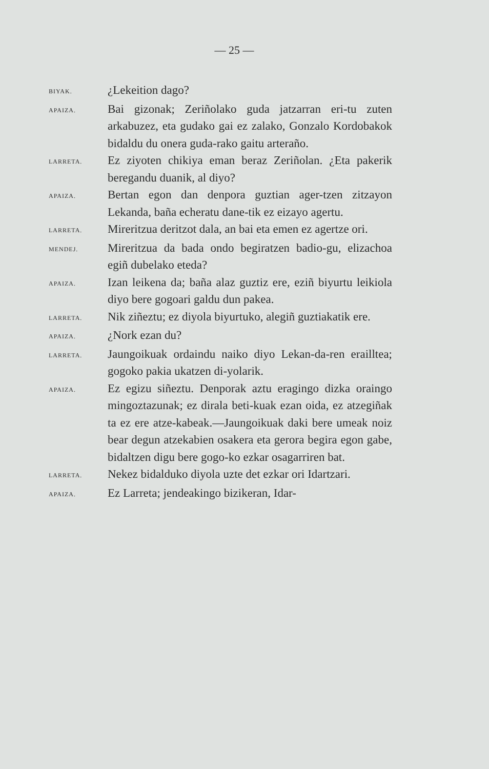— 25 —
BIYAK.
¿Lekeition dago?
APAIZA.
Bai gizonak; Zeriñolako guda jatzarran eri-tu zuten arkabuzez, eta gudako gai ez zalako, Gonzalo Kordobakok bidaldu du onera guda-rako gaitu arteraño.
LARRETA.
Ez ziyoten chikiya eman beraz Zeriñolan. ¿Eta pakerik beregandu duanik, al diyo?
APAIZA.
Bertan egon dan denpora guztian ager-tzen zitzayon Lekanda, baña echeratu dane-tik ez eizayo agertu.
LARRETA.
Mireritzua deritzot dala, an bai eta emen ez agertze ori.
MENDEJ.
Mireritzua da bada ondo begiratzen badio-gu, elizachoa egiñ dubelako eteda?
APAIZA.
Izan leikena da; baña alaz guztiz ere, eziñ biyurtu leikiola diyo bere gogoari galdu dun pakea.
LARRETA.
Nik ziñeztu; ez diyola biyurtuko, alegiñ guztiakatik ere.
APAIZA.
¿Nork ezan du?
LARRETA.
Jaungoikuak ordaindu naiko diyo Lekan-da-ren eraillteа; gogoko pakia ukatzen di-yolarik.
APAIZA.
Ez egizu siñeztu. Denporak aztu eragingo dizka oraingo mingoztazunak; ez dirala beti-kuak ezan oida, ez atzegiñak ta ez ere atze-kabeak.—Jaungoikuak daki bere umeak noiz bear degun atzekabien osakera eta gerora begira egon gabe, bidaltzen digu bere gogo-ko ezkar osagarriren bat.
LARRETA.
Nekez bidalduko diyola uzte det ezkar ori Idartzari.
APAIZA.
Ez Larreta; jendeakingo bizikeran, Idar-